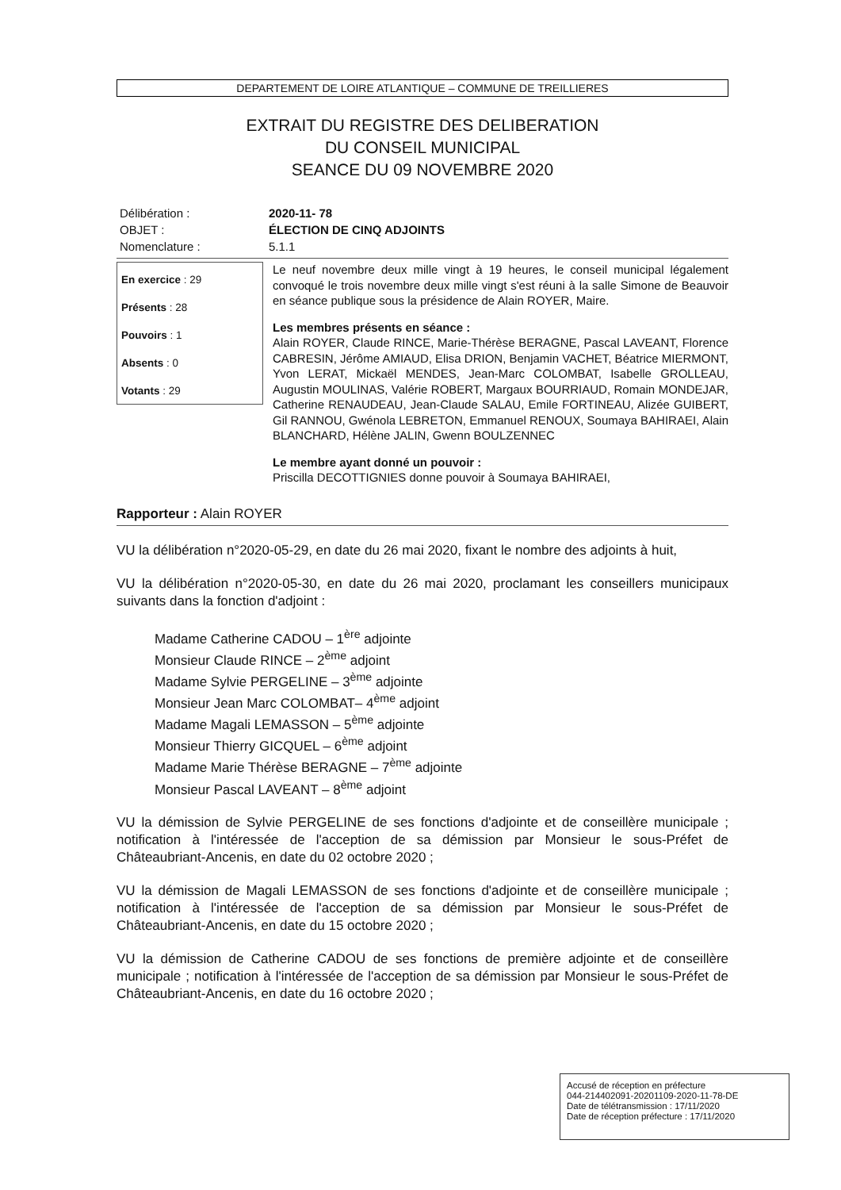DEPARTEMENT DE LOIRE ATLANTIQUE – COMMUNE DE TREILLIERES
EXTRAIT DU REGISTRE DES DELIBERATION
DU CONSEIL MUNICIPAL
SEANCE DU 09 NOVEMBRE 2020
Délibération :
2020-11- 78
OBJET :
ÉLECTION DE CINQ ADJOINTS
Nomenclature :
5.1.1
En exercice : 29
Présents : 28
Pouvoirs : 1
Absents : 0
Votants : 29
Le neuf novembre deux mille vingt à 19 heures, le conseil municipal légalement convoqué le trois novembre deux mille vingt s'est réuni à la salle Simone de Beauvoir en séance publique sous la présidence de Alain ROYER, Maire.
Les membres présents en séance :
Alain ROYER, Claude RINCE, Marie-Thérèse BERAGNE, Pascal LAVEANT, Florence CABRESIN, Jérôme AMIAUD, Elisa DRION, Benjamin VACHET, Béatrice MIERMONT, Yvon LERAT, Mickaël MENDES, Jean-Marc COLOMBAT, Isabelle GROLLEAU, Augustin MOULINAS, Valérie ROBERT, Margaux BOURRIAUD, Romain MONDEJAR, Catherine RENAUDEAU, Jean-Claude SALAU, Emile FORTINEAU, Alizée GUIBERT, Gil RANNOU, Gwénola LEBRETON, Emmanuel RENOUX, Soumaya BAHIRAEI, Alain BLANCHARD, Hélène JALIN, Gwenn BOULZENNEC
Le membre ayant donné un pouvoir :
Priscilla DECOTTIGNIES donne pouvoir à Soumaya BAHIRAEI,
Rapporteur : Alain ROYER
VU la délibération n°2020-05-29, en date du 26 mai 2020, fixant le nombre des adjoints à huit,
VU la délibération n°2020-05-30, en date du 26 mai 2020, proclamant les conseillers municipaux suivants dans la fonction d'adjoint :
Madame Catherine CADOU – 1<sup>ère</sup> adjointe
Monsieur Claude RINCE – 2<sup>ème</sup> adjoint
Madame Sylvie PERGELINE – 3<sup>ème</sup> adjointe
Monsieur Jean Marc COLOMBAT– 4<sup>ème</sup> adjoint
Madame Magali LEMASSON – 5<sup>ème</sup> adjointe
Monsieur Thierry GICQUEL – 6<sup>ème</sup> adjoint
Madame Marie Thérèse BERAGNE – 7<sup>ème</sup> adjointe
Monsieur Pascal LAVEANT – 8<sup>ème</sup> adjoint
VU la démission de Sylvie PERGELINE de ses fonctions d'adjointe et de conseillère municipale ; notification à l'intéressée de l'acception de sa démission par Monsieur le sous-Préfet de Châteaubriant-Ancenis, en date du 02 octobre 2020 ;
VU la démission de Magali LEMASSON de ses fonctions d'adjointe et de conseillère municipale ; notification à l'intéressée de l'acception de sa démission par Monsieur le sous-Préfet de Châteaubriant-Ancenis, en date du 15 octobre 2020 ;
VU la démission de Catherine CADOU de ses fonctions de première adjointe et de conseillère municipale ; notification à l'intéressée de l'acception de sa démission par Monsieur le sous-Préfet de Châteaubriant-Ancenis, en date du 16 octobre 2020 ;
Accusé de réception en préfecture
044-214402091-20201109-2020-11-78-DE
Date de télétransmission : 17/11/2020
Date de réception préfecture : 17/11/2020